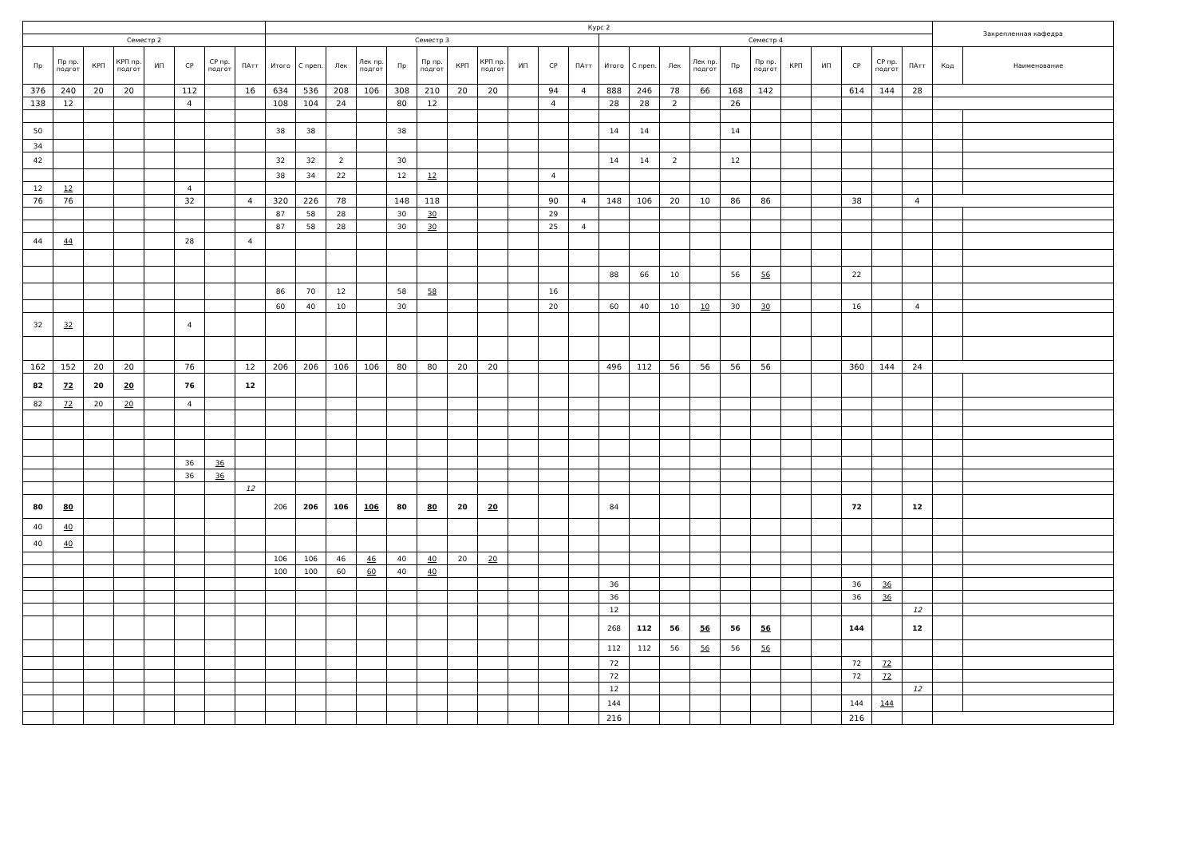| | | | | | | | | Курс 2 | | | | | | | | | | | | | | | | | | | | | | Закрепленная кафедра | |
| --- | --- | --- | --- | --- | --- | --- | --- | --- | --- | --- | --- | --- | --- | --- | --- | --- | --- | --- | --- | --- | --- | --- | --- | --- | --- | --- | --- | --- | --- | --- | --- |
| Семестр 2 | | | | | | | | Семестр 3 | | | | | | | | | | | Семестр 4 | | | | | | | | | | | | |
| Пр | Пр пр. подгот | КРП | КРП пр. подгот | ИП | СР | СР пр. подгот | ПАтт | Итого | С преп. | Лек | Лек пр. подгот | Пр | Пр пр. подгот | КРП | КРП пр. подгот | ИП | СР | ПАтт | Итого | С преп. | Лек | Лек пр. подгот | Пр | Пр пр. подгот | КРП | ИП | СР | СР пр. подгот | ПАтт | Код | Наименование |
| 376 | 240 | 20 | 20 | | 112 | | 16 | 634 | 536 | 208 | 106 | 308 | 210 | 20 | 20 | | 94 | 4 | 888 | 246 | 78 | 66 | 168 | 142 | | | 614 | 144 | 28 | | |
| 138 | 12 | | | | 4 | | | 108 | 104 | 24 | | 80 | 12 | | | | 4 | | 28 | 28 | 2 | | 26 | | | | | | | | |
| 50 | | | | | | | | 38 | 38 | | | 38 | | | | | | | 14 | 14 | | | 14 | | | | | | | | |
| 34 | | | | | | | | | | | | | | | | | | | | | | | | | | | | | | | |
| 42 | | | | | | | | 32 | 32 | 2 | | 30 | | | | | | | 14 | 14 | 2 | | 12 | | | | | | | | |
| | | | | | | | | 38 | 34 | 22 | | 12 | 12 | | | | 4 | | | | | | | | | | | | | | |
| 12 | 12 | | | | 4 | | | | | | | | | | | | | | | | | | | | | | | | | | |
| 76 | 76 | | | | 32 | | 4 | 320 | 226 | 78 | | 148 | 118 | | | | 90 | 4 | 148 | 106 | 20 | 10 | 86 | 86 | | | 38 | | 4 | | |
| | | | | | | | | 87 | 58 | 28 | | 30 | 30 | | | | 29 | | | | | | | | | | | | | | |
| | | | | | | | | 87 | 58 | 28 | | 30 | 30 | | | | 25 | 4 | | | | | | | | | | | | | |
| 44 | 44 | | | | 28 | | 4 | | | | | | | | | | | | | | | | | | | | | | | | |
| | | | | | | | | | | | | | | | | | | | 88 | 66 | 10 | | 56 | 56 | | | 22 | | | | |
| | | | | | | | | 86 | 70 | 12 | | 58 | 58 | | | | 16 | | | | | | | | | | | | | | |
| | | | | | | | | 60 | 40 | 10 | | 30 | | | | | 20 | | 60 | 40 | 10 | 10 | 30 | 30 | | | 16 | | 4 | | |
| 32 | 32 | | | | 4 | | | | | | | | | | | | | | | | | | | | | | | | | | |
| 162 | 152 | 20 | 20 | | 76 | | 12 | 206 | 206 | 106 | 106 | 80 | 80 | 20 | 20 | | | | 496 | 112 | 56 | 56 | 56 | 56 | | | 360 | 144 | 24 | | |
| 82 | 72 | 20 | 20 | | 76 | | 12 | | | | | | | | | | | | | | | | | | | | | | | | |
| 82 | 72 | 20 | 20 | | 4 | | | | | | | | | | | | | | | | | | | | | | | | | | |
| | | | | | 36 | 36 | | | | | | | | | | | | | | | | | | | | | | | | | |
| | | | | | 36 | 36 | | | | | | | | | | | | | | | | | | | | | | | | | |
| | | | | | | | 12 | | | | | | | | | | | | | | | | | | | | | | | | |
| 80 | 80 | | | | | | | 206 | 206 | 106 | 106 | 80 | 80 | 20 | 20 | | | | 84 | | | | | | | | 72 | | 12 | | |
| 40 | 40 | | | | | | | | | | | | | | | | | | | | | | | | | | | | | | |
| 40 | 40 | | | | | | | | | | | | | | | | | | | | | | | | | | | | | | |
| | | | | | | | | 106 | 106 | 46 | 46 | 40 | 40 | 20 | 20 | | | | | | | | | | | | | | | | |
| | | | | | | | | 100 | 100 | 60 | 60 | 40 | 40 | | | | | | | | | | | | | | | | | | |
| | | | | | | | | | | | | | | | | | | | 36 | | | | | | | | 36 | 36 | | | |
| | | | | | | | | | | | | | | | | | | | 36 | | | | | | | | 36 | 36 | | | |
| | | | | | | | | | | | | | | | | | | | 12 | | | | | | | | | | 12 | | |
| | | | | | | | | | | | | | | | | | | | 268 | 112 | 56 | 56 | 56 | 56 | | | 144 | | 12 | | |
| | | | | | | | | | | | | | | | | | | | 112 | 112 | 56 | 56 | 56 | 56 | | | | | | | |
| | | | | | | | | | | | | | | | | | | | 72 | | | | | | | | 72 | 72 | | | |
| | | | | | | | | | | | | | | | | | | | 72 | | | | | | | | 72 | 72 | | | |
| | | | | | | | | | | | | | | | | | | | 12 | | | | | | | | | | 12 | | |
| | | | | | | | | | | | | | | | | | | | 144 | | | | | | | | 144 | 144 | | | |
| | | | | | | | | | | | | | | | | | | | 216 | | | | | | | | 216 | | | | |